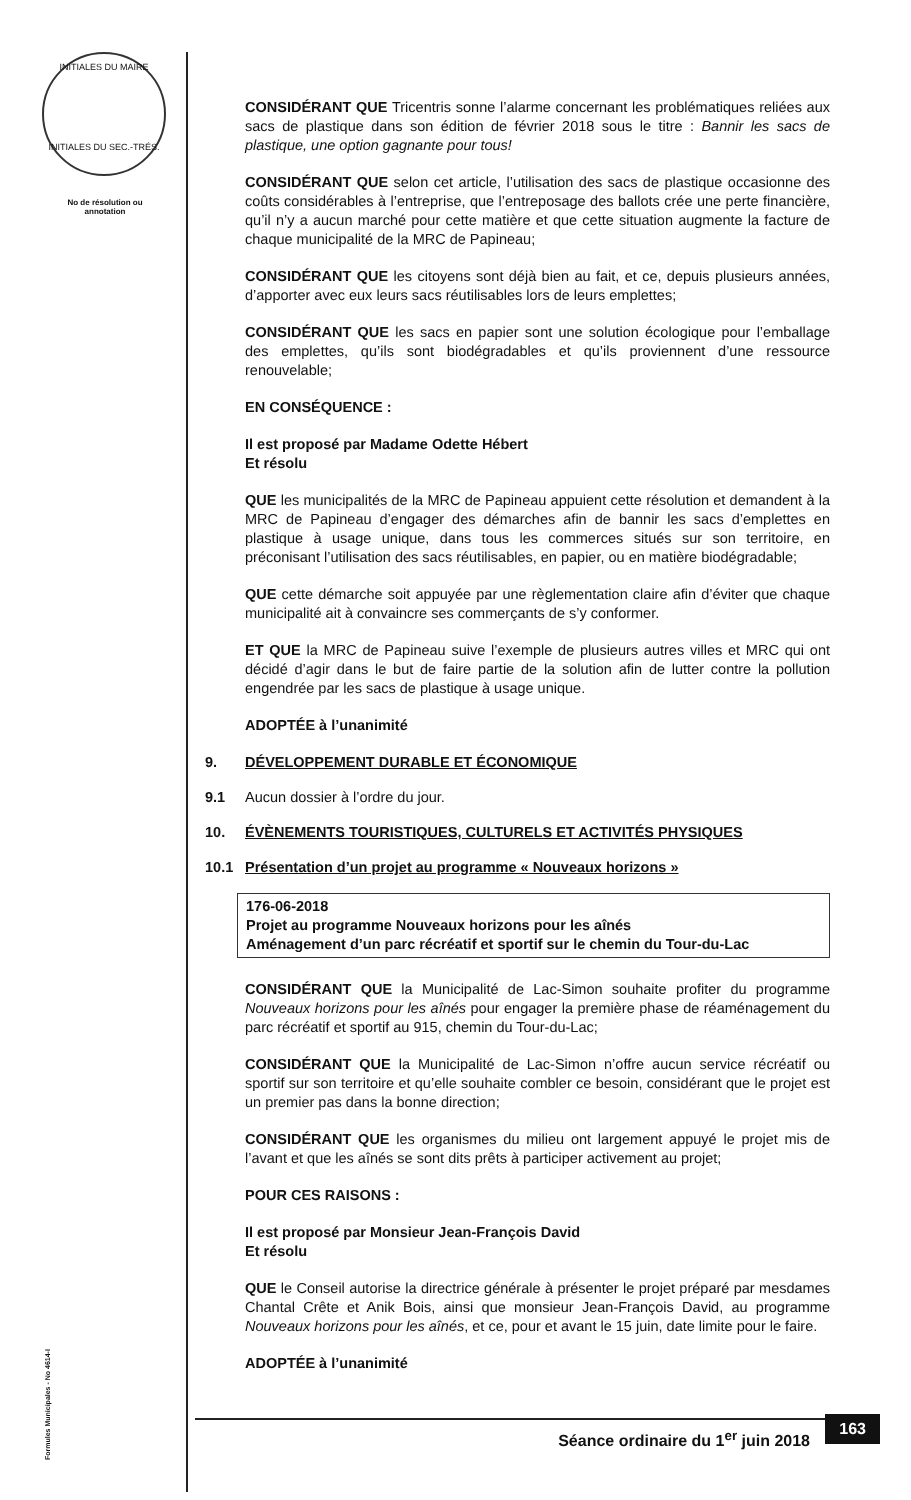INITIALES DU MAIRE
INITIALES DU SEC.-TRÉS.
No de résolution ou annotation
Formules Municipales - No 4614-I
CONSIDÉRANT QUE Tricentris sonne l’alarme concernant les problématiques reliées aux sacs de plastique dans son édition de février 2018 sous le titre : Bannir les sacs de plastique, une option gagnante pour tous!
CONSIDÉRANT QUE selon cet article, l’utilisation des sacs de plastique occasionne des coûts considérables à l’entreprise, que l’entreposage des ballots crée une perte financière, qu’il n’y a aucun marché pour cette matière et que cette situation augmente la facture de chaque municipalité de la MRC de Papineau;
CONSIDÉRANT QUE les citoyens sont déjà bien au fait, et ce, depuis plusieurs années, d’apporter avec eux leurs sacs réutilisables lors de leurs emplettes;
CONSIDÉRANT QUE les sacs en papier sont une solution écologique pour l’emballage des emplettes, qu’ils sont biodégradables et qu’ils proviennent d’une ressource renouvelable;
EN CONSÉQUENCE :
Il est proposé par Madame Odette Hébert
Et résolu
QUE les municipalités de la MRC de Papineau appuient cette résolution et demandent à la MRC de Papineau d’engager des démarches afin de bannir les sacs d’emplettes en plastique à usage unique, dans tous les commerces situés sur son territoire, en préconisant l’utilisation des sacs réutilisables, en papier, ou en matière biodégradable;
QUE cette démarche soit appuyée par une règlementation claire afin d’éviter que chaque municipalité ait à convaincre ses commerçants de s’y conformer.
ET QUE la MRC de Papineau suive l’exemple de plusieurs autres villes et MRC qui ont décidé d’agir dans le but de faire partie de la solution afin de lutter contre la pollution engendrée par les sacs de plastique à usage unique.
ADOPTÉE à l’unanimité
9. DÉVELOPPEMENT DURABLE ET ÉCONOMIQUE
9.1 Aucun dossier à l’ordre du jour.
10. ÉVÈNEMENTS TOURISTIQUES, CULTURELS ET ACTIVITÉS PHYSIQUES
10.1 Présentation d’un projet au programme « Nouveaux horizons »
176-06-2018
Projet au programme Nouveaux horizons pour les aînés
Aménagement d’un parc récréatif et sportif sur le chemin du Tour-du-Lac
CONSIDÉRANT QUE la Municipalité de Lac-Simon souhaite profiter du programme Nouveaux horizons pour les aînés pour engager la première phase de réaménagement du parc récréatif et sportif au 915, chemin du Tour-du-Lac;
CONSIDÉRANT QUE la Municipalité de Lac-Simon n’offre aucun service récréatif ou sportif sur son territoire et qu’elle souhaite combler ce besoin, considérant que le projet est un premier pas dans la bonne direction;
CONSIDÉRANT QUE les organismes du milieu ont largement appuyé le projet mis de l’avant et que les aînés se sont dits prêts à participer activement au projet;
POUR CES RAISONS :
Il est proposé par Monsieur Jean-François David
Et résolu
QUE le Conseil autorise la directrice générale à présenter le projet préparé par mesdames Chantal Crête et Anik Bois, ainsi que monsieur Jean-François David, au programme Nouveaux horizons pour les aînés, et ce, pour et avant le 15 juin, date limite pour le faire.
ADOPTÉE à l’unanimité
Séance ordinaire du 1<sup>er</sup> juin 2018
163